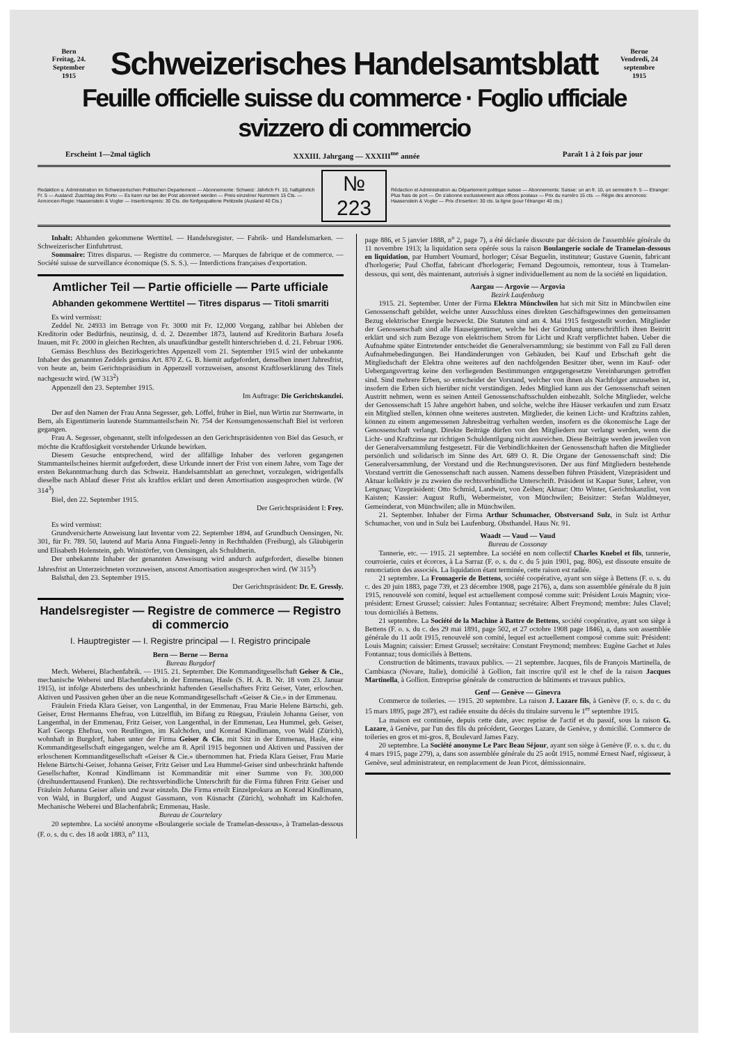Bern
Freitag, 24. September
1915
Schweizerisches Handelsamtsblatt
Berne
Vendredi, 24 septembre
1915
Feuille officielle suisse du commerce · Foglio ufficiale svizzero di commercio
Erscheint 1—2mal täglich XXXIII. Jahrgang — XXXIII<sup>me</sup> année Paraît 1 à 2 fois par jour
Redaktion u. Administration im Schweizerischen Politischen Departement — Abonnemente: Schweiz: Jährlich Fr. 10, halbjährlich Fr. 5 — Ausland: Zuschlag des Porto — Es kann nur bei der Post abonniert werden — Preis einzelner Nummern 15 Cts. — Annoncen-Regie: Haasenstein & Vogler — Insertionspreis: 30 Cts. die fünfgespaltene Petitzeile (Ausland 40 Cts.)
№ 223
Rédaction et Administration au Département politique suisse — Abonnements: Suisse: un an fr. 10, un semestre fr. 5 — Etranger: Plus frais de port — On s'abonne exclusivement aux offices postaux — Prix du numéro 15 cts. — Régie des annonces: Haasenstein & Vogler — Prix d'insertion: 30 cts. la ligne (pour l'étranger 40 cts.)
Inhalt: Abhanden gekommene Werttitel. — Handelsregister. — Fabrik- und Handelsmarken. — Schweizerischer Einfuhrtrust.
Sommaire: Titres disparus. — Registre du commerce. — Marques de fabrique et de commerce. — Société suisse de surveillance économique (S. S. S.). — Interdictions françaises d'exportation.
Amtlicher Teil — Partie officielle — Parte ufficiale
Abhanden gekommene Werttitel — Titres disparus — Titoli smarriti
Es wird vermisst:
Zeddel Nr. 24933 im Betrage von Fr. 3000 mit Fr. 12,000 Vorgang, zahlbar bei Ableben der Kreditorin oder Bedürfnis, neuzinsig, d. d. 2. Dezember 1873, lautend auf Kreditorin Barbara Josefa Inauen, mit Fr. 2000 in gleichen Rechten, als unaufkündbar gestellt hinterschrieben d. d. 21. Februar 1906.
Gemäss Beschluss des Bezirksgerichtes Appenzell vom 21. September 1915 wird der unbekannte Inhaber des genannten Zeddels gemäss Art. 870 Z. G. B. hiemit aufgefordert, denselben innert Jahresfrist, von heute an, beim Gerichtspräsidium in Appenzell vorzuweisen, ansonst Kraftloserklärung des Titels nachgesucht wird. (W 313<sup>2</sup>)
Appenzell den 23. September 1915.
Im Auftrage: Die Gerichtskanzlei.
Der auf den Namen der Frau Anna Segesser, geb. Löffel, früher in Biel, nun Wirtin zur Sternwarte, in Bern, als Eigentümerin lautende Stammanteilschein Nr. 754 der Konsumgenossenschaft Biel ist verloren gegangen.
Frau A. Segesser, obgenannt, stellt infolgedessen an den Gerichtspräsidenten von Biel das Gesuch, er möchte die Kraftlosigkeit vorstehender Urkunde bewirken.
Diesem Gesuche entsprechend, wird der allfällige Inhaber des verloren gegangenen Stammanteilscheines hiermit aufgefordert, diese Urkunde innert der Frist von einem Jahre, vom Tage der ersten Bekanntmachung durch das Schweiz. Handelsamtsblatt an gerechnet, vorzulegen, widrigenfalls dieselbe nach Ablauf dieser Frist als kraftlos erklärt und deren Amortisation ausgesprochen würde. (W 314<sup>3</sup>)
Biel, den 22. September 1915.
Der Gerichtspräsident I: Frey.
Es wird vermisst:
Grundversicherte Anweisung laut Inventar vom 22. September 1894, auf Grundbuch Oensingen, Nr. 301, für Fr. 789. 50, lautend auf Maria Anna Fingueli-Jenny in Rechthalden (Freiburg), als Gläubigerin und Elisabeth Holenstein, geb. Winistörfer, von Oensingen, als Schuldnerin.
Der unbekannte Inhaber der genannten Anweisung wird andurch aufgefordert, dieselbe binnen Jahresfrist an Unterzeichneten vorzuweisen, ansonst Amortisation ausgesprochen wird. (W 315<sup>3</sup>)
Balsthal, den 23. September 1915.
Der Gerichtspräsident: Dr. E. Gressly.
Handelsregister — Registre de commerce — Registro di commercio
I. Hauptregister — I. Registre principal — I. Registro principale
Bern — Berne — Berna
Bureau Burgdorf
Mech. Weberei, Blachenfabrik. — 1915. 21. September. Die Kommanditgesellschaft Geiser & Cie., mechanische Weberei und Blachenfabrik, in der Emmenau, Hasle (S. H. A. B. Nr. 18 vom 23. Januar 1915), ist infolge Absterbens des unbeschränkt haftenden Gesellschafters Fritz Geiser, Vater, erloschen. Aktiven und Passiven gehen über an die neue Kommanditgesellschaft «Geiser & Cie.» in der Emmenau.
Fräulein Frieda Klara Geiser, von Langenthal, in der Emmenau, Frau Marie Helene Bärtschi, geb. Geiser, Ernst Hermanns Ehefrau, von Lützelflüh, im Bifang zu Rüegsau, Fräulein Johanna Geiser, von Langenthal, in der Emmenau, Fritz Geiser, von Langenthal, in der Emmenau, Lea Hummel, geb. Geiser, Karl Georgs Ehefrau, von Reutlingen, im Kalchofen, und Konrad Kindlimann, von Wald (Zürich), wohnhaft in Burgdorf, haben unter der Firma Geiser & Cie. mit Sitz in der Emmenau, Hasle, eine Kommanditgesellschaft eingegangen, welche am 8. April 1915 begonnen und Aktiven und Passiven der erloschenen Kommanditgesellschaft «Geiser & Cie.» übernommen hat. Frieda Klara Geiser, Frau Marie Helene Bärtschi-Geiser, Johanna Geiser, Fritz Geiser und Lea Hummel-Geiser sind unbeschränkt haftende Gesellschafter, Konrad Kindlimann ist Kommanditär mit einer Summe von Fr. 300,000 (dreihunderttausend Franken). Die rechtsverbindliche Unterschrift für die Firma führen Fritz Geiser und Fräulein Johanna Geiser allein und zwar einzeln. Die Firma erteilt Einzelprokura an Konrad Kindlimann, von Wald, in Burgdorf, und August Gassmann, von Küsnacht (Zürich), wohnhaft im Kalchofen. Mechanische Weberei und Blachenfabrik; Emmenau, Hasle.
Bureau de Courtelary
20 septembre. La société anonyme «Boulangerie sociale de Tramelan-dessous», à Tramelan-dessous (F. o. s. du c. des 18 août 1883, n<sup>o</sup> 113,
page 886, et 5 janvier 1888, n<sup>o</sup> 2, page 7), a été déclarée dissoute par décision de l'assemblée générale du 11 novembre 1913; la liquidation sera opérée sous la raison Boulangerie sociale de Tramelan-dessous en liquidation, par Humbert Voumard, horloger; César Beguelin, instituteur; Gustave Guenin, fabricant d'horlogerie; Paul Choffat, fabricant d'horlogerie; Fernand Degoumois, remonteur, tous à Tramelan-dessous, qui sont, dès maintenant, autorisés à signer individuellement au nom de la société en liquidation.
Aargau — Argovie — Argovia
Bezirk Laufenburg
1915. 21. September. Unter der Firma Elektra Münchwilen hat sich mit Sitz in Münchwilen eine Genossenschaft gebildet, welche unter Ausschluss eines direkten Geschäftsgewinnes den gemeinsamen Bezug elektrischer Energie bezweckt. Die Statuten sind am 4. Mai 1915 festgestellt worden. Mitglieder der Genossenschaft sind alle Hauseigentümer, welche bei der Gründung unterschriftlich ihren Beitritt erklärt und sich zum Bezuge von elektrischem Strom für Licht und Kraft verpflichtet haben. Ueber die Aufnahme später Eintretender entscheidet die Generalversammlung; sie bestimmt von Fall zu Fall deren Aufnahmebedingungen. Bei Handänderungen von Gebäuden, bei Kauf und Erbschaft geht die Mitgliedschaft der Elektra ohne weiteres auf den nachfolgenden Besitzer über, wenn im Kauf- oder Uebergangsvertrag keine den vorliegenden Bestimmungen entgegengesetzte Vereinbarungen getroffen sind. Sind mehrere Erben, so entscheidet der Vorstand, welcher von ihnen als Nachfolger anzusehen ist, insofern die Erben sich hierüber nicht verständigen. Jedes Mitglied kann aus der Genossenschaft seinen Austritt nehmen, wenn es seinen Anteil Genossenschaftsschulden einbezahlt. Solche Mitglieder, welche der Genossenschaft 15 Jahre angehört haben, und solche, welche ihre Häuser verkaufen und zum Ersatz ein Mitglied stellen, können ohne weiteres austreten. Mitglieder, die keinen Licht- und Kraftzins zahlen, können zu einem angemessenen Jahresbeitrag verhalten werden, insofern es die ökonomische Lage der Genossenschaft verlangt. Direkte Beiträge dürfen von den Mitgliedern nur verlangt werden, wenn die Licht- und Kraftzinse zur richtigen Schuldentilgung nicht ausreichen. Diese Beiträge werden jeweilen von der Generalversammlung festgesetzt. Für die Verbindlichkeiten der Genossenschaft haften die Mitglieder persönlich und solidarisch im Sinne des Art. 689 O. R. Die Organe der Genossenschaft sind: Die Generalversammlung, der Vorstand und die Rechnungsrevisoren. Der aus fünf Mitgliedern bestehende Vorstand vertritt die Genossenschaft nach aussen. Namens desselben führen Präsident, Vizepräsident und Aktuar kollektiv je zu zweien die rechtsverbindliche Unterschrift. Präsident ist Kaspar Suter, Lehrer, von Lengnau; Vizepräsident: Otto Schmid, Landwirt, von Zeihen; Aktuar: Otto Winter, Gerichtskanzlist, von Kaisten; Kassier: August Rufli, Webermeister, von Münchwilen; Beisitzer: Stefan Waldmeyer, Gemeinderat, von Münchwilen; alle in Münchwilen.
21. September. Inhaber der Firma Arthur Schumacher, Obstversand Sulz, in Sulz ist Arthur Schumacher, von und in Sulz bei Laufenburg. Obsthandel. Haus Nr. 91.
Waadt — Vaud — Vaud
Bureau de Cossonay
Tannerie, etc. — 1915. 21 septembre. La société en nom collectif Charles Knebel et fils, tannerie, courroierie, cuirs et écorces, à La Sarraz (F. o. s. du c. du 5 juin 1901, pag. 806), est dissoute ensuite de renonciation des associés. La liquidation étant terminée, cette raison est radiée.
21 septembre. La Fromagerie de Bettens, société coopérative, ayant son siège à Bettens (F. o. s. du c. des 20 juin 1883, page 739, et 23 décembre 1908, page 2176), a, dans son assemblée générale du 8 juin 1915, renouvelé son comité, lequel est actuellement composé comme suit: Président Louis Magnin; vice-président: Ernest Grussel; caissier: Jules Fontannaz; secrétaire: Albert Freymond; membre: Jules Clavel; tous domiciliés à Bettens.
21 septembre. La Société de la Machine à Battre de Bettens, société coopérative, ayant son siège à Bettens (F. o. s. du c. des 29 mai 1891, page 502, et 27 octobre 1908 page 1846), a, dans son assemblée générale du 11 août 1915, renouvelé son comité, lequel est actuellement composé comme suit: Président: Louis Magnin; caissier: Ernest Grussel; secrétaire: Constant Freymond; membres: Eugène Gachet et Jules Fontannaz; tous domiciliés à Bettens.
Construction de bâtiments, travaux publics. — 21 septembre. Jacques, fils de François Martinella, de Cambiasca (Novare, Italie), domicilié à Gollion, fait inscrire qu'il est le chef de la raison Jacques Martinella, à Gollion. Entreprise générale de construction de bâtiments et travaux publics.
Genf — Genève — Ginevra
Commerce de toileries. — 1915. 20 septembre. La raison J. Lazare fils, à Genève (F. o. s. du c. du 15 mars 1895, page 287), est radiée ensuite du décès du titulaire survenu le 1<sup>er</sup> septembre 1915.
La maison est continuée, depuis cette date, avec reprise de l'actif et du passif, sous la raison G. Lazare, à Genève, par l'un des fils du précédent, Georges Lazare, de Genève, y domicilié. Commerce de toileries en gros et mi-gros. 8, Boulevard James Fazy.
20 septembre. La Société anonyme Le Parc Beau Séjour, ayant son siège à Genève (F. o. s. du c. du 4 mars 1915, page 279), a, dans son assemblée générale du 25 août 1915, nommé Ernest Naef, régisseur, à Genève, seul administrateur, en remplacement de Jean Picot, démissionnaire.